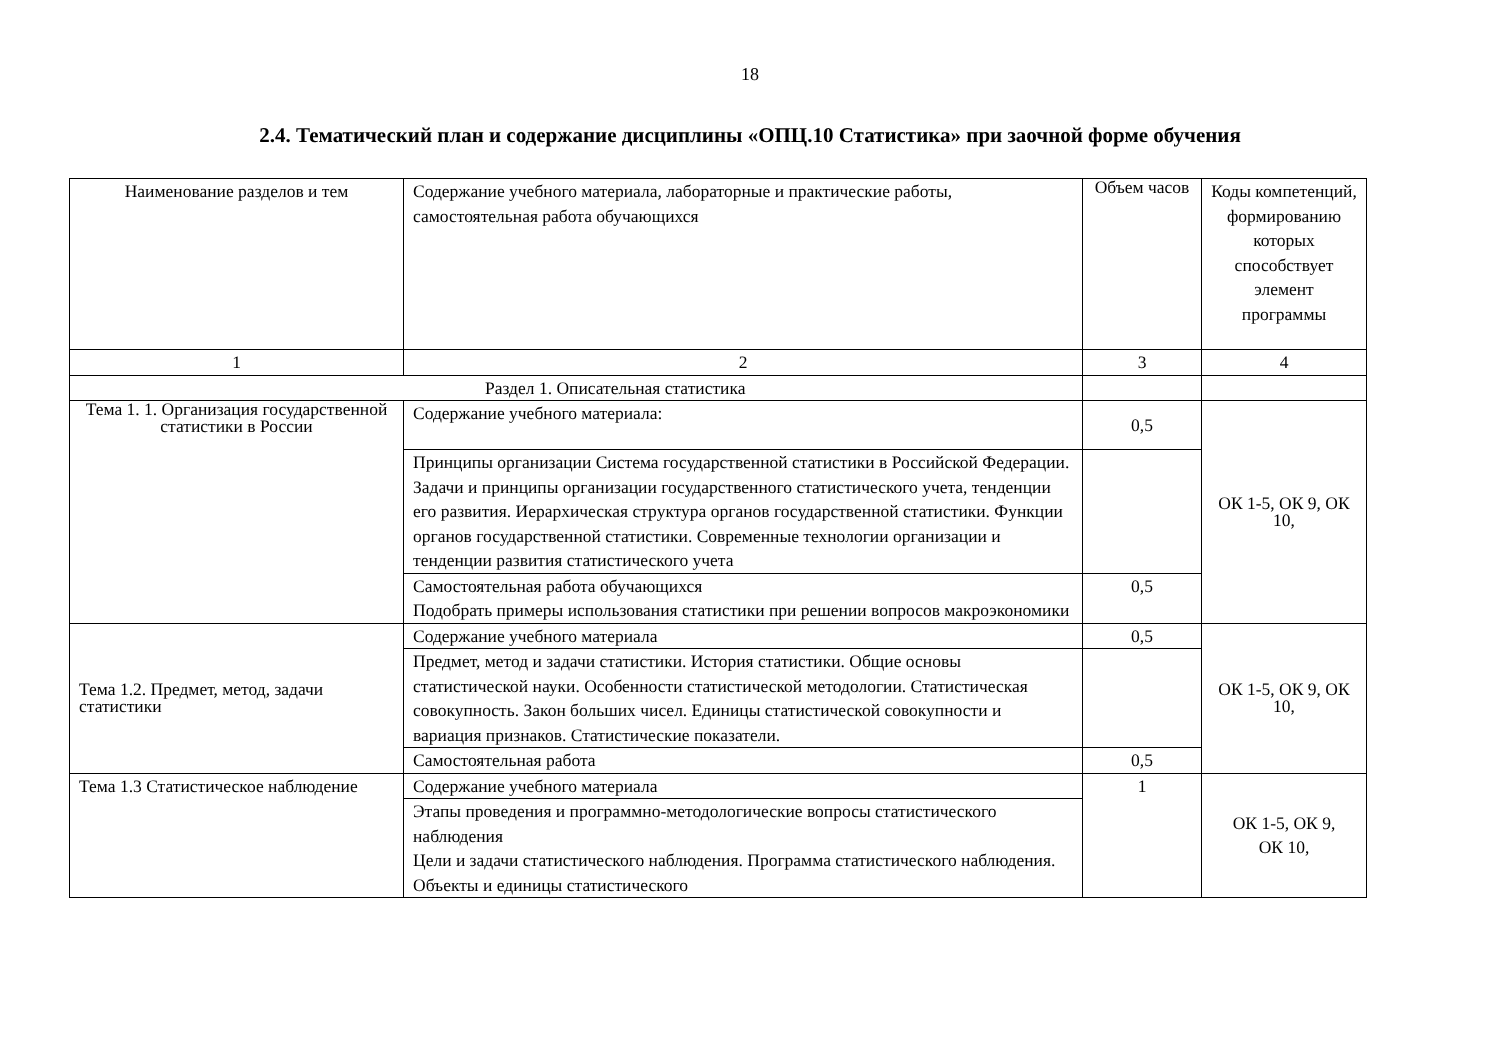18
2.4. Тематический план и содержание дисциплины «ОПЦ.10 Статистика» при заочной форме обучения
| Наименование разделов и тем | Содержание учебного материала, лабораторные и практические работы, самостоятельная работа обучающихся | Объем часов | Коды компетенций, формированию которых способствует элемент программы |
| --- | --- | --- | --- |
| 1 | 2 | 3 | 4 |
| Раздел 1. Описательная статистика | | | |
| Тема 1. 1. Организация государственной статистики в России | Содержание учебного материала: | 0,5 | ОК 1-5, ОК 9, ОК 10, |
| | Принципы организации Система государственной статистики в Российской Федерации. Задачи и принципы организации государственного статистического учета, тенденции его развития. Иерархическая структура органов государственной статистики. Функции органов государственной статистики. Современные технологии организации и тенденции развития статистического учета | | |
| | Самостоятельная работа обучающихся Подобрать примеры использования статистики при решении вопросов макроэкономики | 0,5 | |
| Тема 1.2. Предмет, метод, задачи статистики | Содержание учебного материала | 0,5 | ОК 1-5, ОК 9, ОК 10, |
| | Предмет, метод и задачи статистики. История статистики. Общие основы статистической науки. Особенности статистической методологии. Статистическая совокупность. Закон больших чисел. Единицы статистической совокупности и вариация признаков. Статистические показатели. | | |
| | Самостоятельная работа | 0,5 | |
| Тема 1.3 Статистическое наблюдение | Содержание учебного материала | 1 | ОК 1-5, ОК 9, ОК 10, |
| | Этапы проведения и программно-методологические вопросы статистического наблюдения Цели и задачи статистического наблюдения. Программа статистического наблюдения. Объекты и единицы статистического | | |